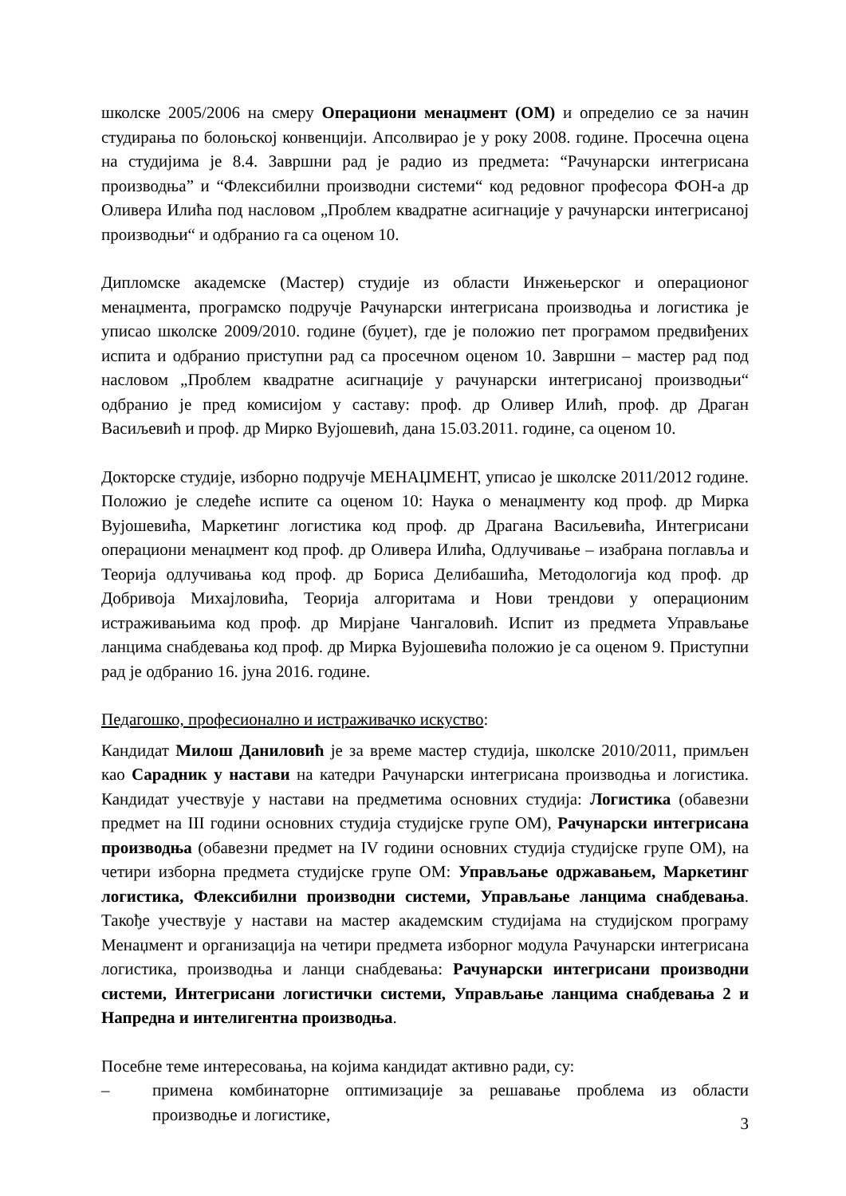школске 2005/2006 на смеру Операциони менаџмент (ОМ) и определио се за начин студирања по болоњској конвенцији. Апсолвирао је у року 2008. године. Просечна оцена на студијима је 8.4. Завршни рад је радио из предмета: “Рачунарски интегрисана производња” и “Флексибилни производни системи“ код редовног професора ФОН-а др Оливера Илића под насловом „Проблем квадратне асигнације у рачунарски интегрисаној производњи“ и одбранио га са оценом 10.
Дипломске академске (Мастер) студије из области Инжењерског и операционог менаџмента, програмско подручје Рачунарски интегрисана производња и логистика је уписао школске 2009/2010. године (буџет), где је положио пет програмом предвиђених испита и одбранио приступни рад са просечном оценом 10. Завршни – мастер рад под насловом „Проблем квадратне асигнације у рачунарски интегрисаној производњи“ одбранио је пред комисијом у саставу: проф. др Оливер Илић, проф. др Драган Васиљевић и проф. др Мирко Вујошевић, дана 15.03.2011. године, са оценом 10.
Докторске студије, изборно подручје МЕНАЏМЕНТ, уписао је школске 2011/2012 године. Положио је следеће испите са оценом 10: Наука о менаџменту код проф. др Мирка Вујошевића, Маркетинг логистика код проф. др Драгана Васиљевића, Интегрисани операциони менаџмент код проф. др Оливера Илића, Одлучивање – изабрана поглавља и Теорија одлучивања код проф. др Бориса Делибашића, Методологија код проф. др Добривоја Михајловића, Теорија алгоритама и Нови трендови у операционим истраживањима код проф. др Мирјане Чангаловић. Испит из предмета Управљање ланцима снабдевања код проф. др Мирка Вујошевића положио је са оценом 9. Приступни рад је одбранио 16. јуна 2016. године.
Педагошко, професионално и истраживачко искуство:
Кандидат Милош Даниловић је за време мастер студија, школске 2010/2011, примљен као Сарадник у настави на катедри Рачунарски интегрисана производња и логистика. Кандидат учествује у настави на предметима основних студија: Логистика (обавезни предмет на III години основних студија студијске групе ОМ), Рачунарски интегрисана производња (обавезни предмет на IV години основних студија студијске групе ОМ), на четири изборна предмета студијске групе ОМ: Управљање одржавањем, Маркетинг логистика, Флексибилни производни системи, Управљање ланцима снабдевања. Такође учествује у настави на мастер академским студијама на студијском програму Менаџмент и организација на четири предмета изборног модула Рачунарски интегрисана логистика, производња и ланци снабдевања: Рачунарски интегрисани производни системи, Интегрисани логистички системи, Управљање ланцима снабдевања 2 и Напредна и интелигентна производња.
Посебне теме интересовања, на којима кандидат активно ради, су:
– примена комбинаторне оптимизације за решавање проблема из области производње и логистике,
3